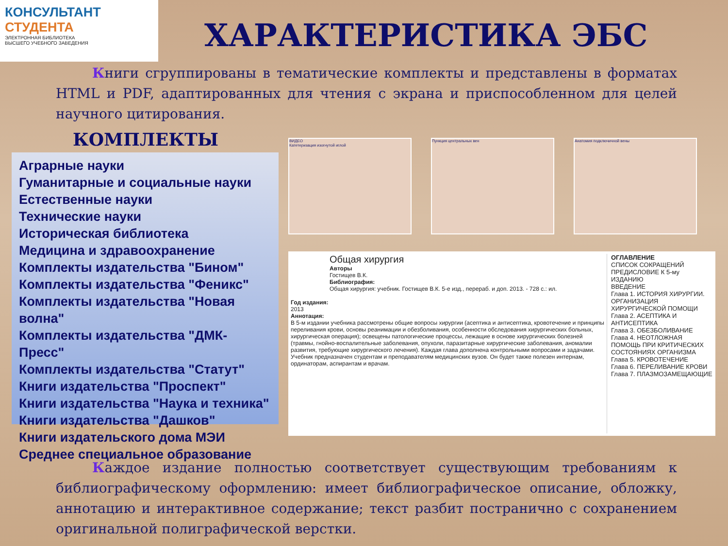КОНСУЛЬТАНТ
СТУДЕНТА
ЭЛЕКТРОННАЯ БИБЛИОТЕКА
ВЫСШЕГО УЧЕБНОГО ЗАВЕДЕНИЯ
ХАРАКТЕРИСТИКА ЭБС
Книги сгруппированы в тематические комплекты и представлены в форматах HTML и PDF, адаптированных для чтения с экрана и приспособленном для целей научного цитирования.
КОМПЛЕКТЫ
Аграрные науки
Гуманитарные и социальные науки
Естественные науки
Технические науки
Историческая библиотека
Медицина и здравоохранение
Комплекты издательства "Бином"
Комплекты издательства "Феникс"
Комплекты издательства "Новая волна"
Комплекты издательства "ДМК-Пресс"
Комплекты издательства "Статут"
Книги издательства "Проспект"
Книги издательства "Наука и техника"
Книги издательства "Дашков"
Книги издательского дома МЭИ
Среднее специальное образование
ВИДЕО
Катетеризация изогнутой иглой
Пункция центральных вен Анатомия подключичной вены
Общая хирургия
Авторы
Гостищев В.К.
Библиография:
Общая хирургия: учебник. Гостищев В.К. 5-е изд., перераб. и доп. 2013. - 728 с.: ил.
Год издания:
2013
Аннотация:
В 5-м издании учебника рассмотрены общие вопросы хирургии (асептика и антисептика, кровотечение и принципы переливания крови, основы реанимации и обезболивания, особенности обследования хирургических больных, хирургическая операция); освещены патологические процессы, лежащие в основе хирургических болезней (травмы, гнойно-воспалительные заболевания, опухоли, паразитарные хирургические заболевания, аномалии развития, требующие хирургического лечения). Каждая глава дополнена контрольными вопросами и задачами.
Учебник предназначен студентам и преподавателям медицинских вузов. Он будет также полезен интернам, ординаторам, аспирантам и врачам.
ОГЛАВЛЕНИЕ
СПИСОК СОКРАЩЕНИЙ
ПРЕДИСЛОВИЕ К 5-му ИЗДАНИЮ
ВВЕДЕНИЕ
Глава 1. ИСТОРИЯ ХИРУРГИИ. ОРГАНИЗАЦИЯ ХИРУРГИЧЕСКОЙ ПОМОЩИ
Глава 2. АСЕПТИКА И АНТИСЕПТИКА
Глава 3. ОБЕЗБОЛИВАНИЕ
Глава 4. НЕОТЛОЖНАЯ ПОМОЩЬ ПРИ КРИТИЧЕСКИХ СОСТОЯНИЯХ ОРГАНИЗМА
Глава 5. КРОВОТЕЧЕНИЕ
Глава 6. ПЕРЕЛИВАНИЕ КРОВИ
Глава 7. ПЛАЗМОЗАМЕЩАЮЩИЕ
Каждое издание полностью соответствует существующим требованиям к библиографическому оформлению: имеет библиографическое описание, обложку, аннотацию и интерактивное содержание; текст разбит постранично с сохранением оригинальной полиграфической верстки.